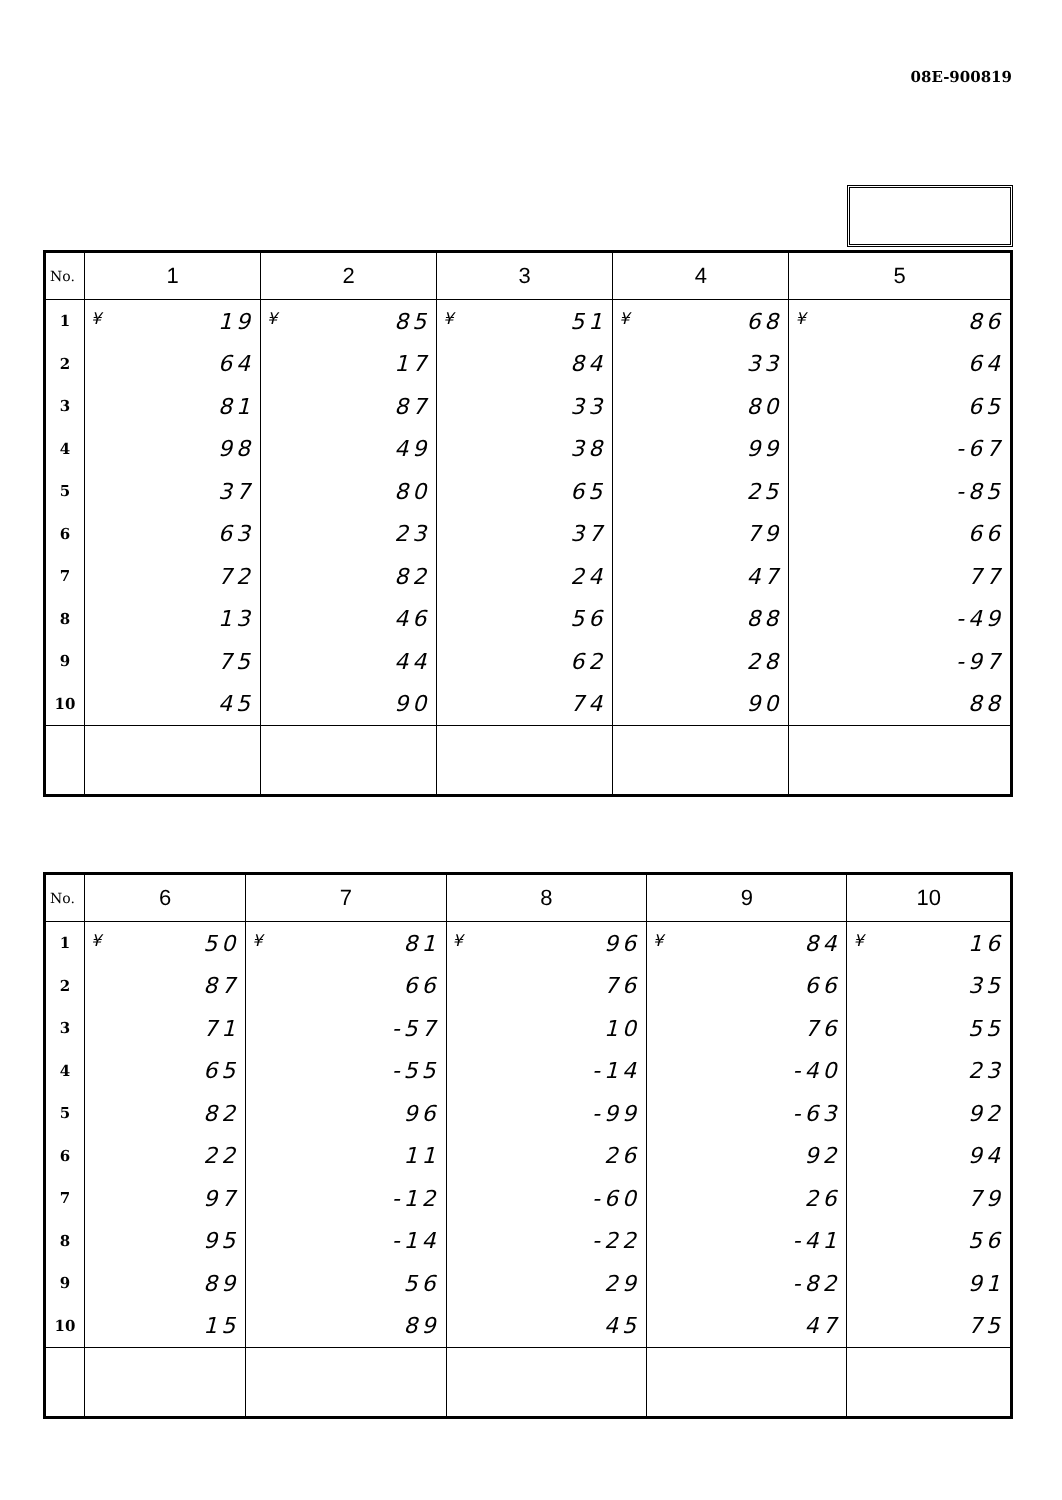08E-900819
| No. | 1 | 2 | 3 | 4 | 5 |
| --- | --- | --- | --- | --- | --- |
| 1 | ¥ 19 | ¥ 85 | ¥ 51 | ¥ 68 | ¥ 86 |
| 2 | 64 | 17 | 84 | 33 | 64 |
| 3 | 81 | 87 | 33 | 80 | 65 |
| 4 | 98 | 49 | 38 | 99 | -67 |
| 5 | 37 | 80 | 65 | 25 | -85 |
| 6 | 63 | 23 | 37 | 79 | 66 |
| 7 | 72 | 82 | 24 | 47 | 77 |
| 8 | 13 | 46 | 56 | 88 | -49 |
| 9 | 75 | 44 | 62 | 28 | -97 |
| 10 | 45 | 90 | 74 | 90 | 88 |
| No. | 6 | 7 | 8 | 9 | 10 |
| --- | --- | --- | --- | --- | --- |
| 1 | ¥ 50 | ¥ 81 | ¥ 96 | ¥ 84 | ¥ 16 |
| 2 | 87 | 66 | 76 | 66 | 35 |
| 3 | 71 | -57 | 10 | 76 | 55 |
| 4 | 65 | -55 | -14 | -40 | 23 |
| 5 | 82 | 96 | -99 | -63 | 92 |
| 6 | 22 | 11 | 26 | 92 | 94 |
| 7 | 97 | -12 | -60 | 26 | 79 |
| 8 | 95 | -14 | -22 | -41 | 56 |
| 9 | 89 | 56 | 29 | -82 | 91 |
| 10 | 15 | 89 | 45 | 47 | 75 |